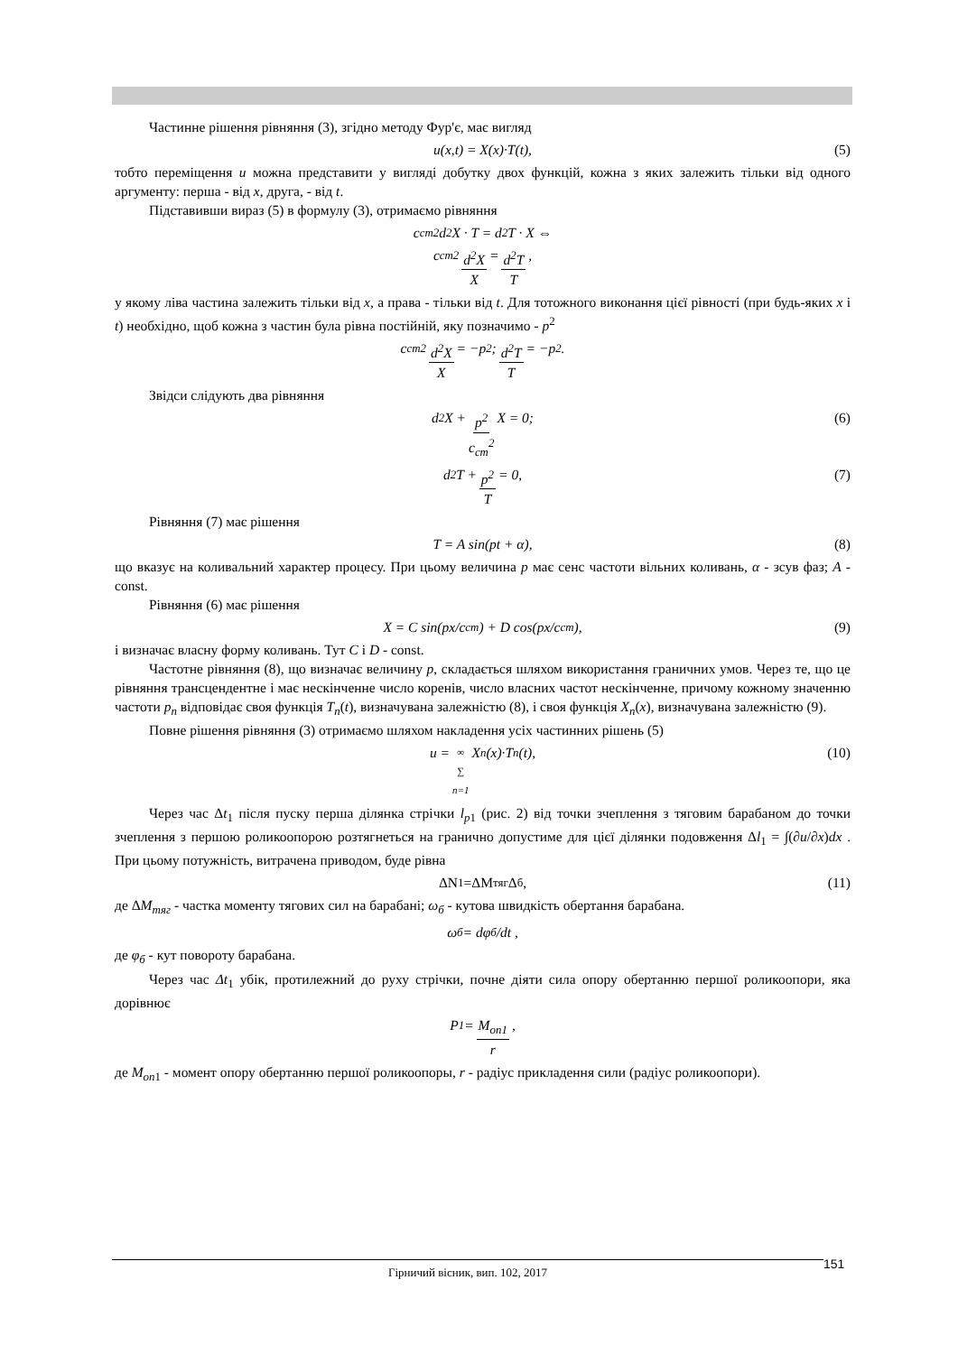Частинне рішення рівняння (3), згідно методу Фур'є, має вигляд
u(x,t) = X(x)·T(t), (5)
тобто переміщення u можна представити у вигляді добутку двох функцій, кожна з яких залежить тільки від одного аргументу: перша - від x, друга, - від t.
Підставивши вираз (5) в формулу (3), отримаємо рівняння
c<sub>cm</sub><sup>2</sup>d<sup>2</sup>X · T = d<sup>2</sup>T · X ⇔
c<sub>cm</sub><sup>2</sup> d<sup>2</sup>X X = d<sup>2</sup>T T,
у якому ліва частина залежить тільки від x, а права - тільки від t. Для тотожного виконання цієї рівності (при будь-яких x і t) необхідно, щоб кожна з частин була рівна постійній, яку позначимо - p<sup>2</sup>
c<sub>cm</sub><sup>2</sup> d<sup>2</sup>X X = −p<sup>2</sup>; d<sup>2</sup>T T = −p<sup>2</sup>.
Звідси слідують два рівняння
d<sup>2</sup>X + p<sup>2</sup> c<sub>cm</sub><sup>2</sup> X = 0; (6)
d<sup>2</sup>T + p<sup>2</sup> T = 0, (7)
Рівняння (7) має рішення
T = A sin(pt + α), (8)
що вказує на коливальний характер процесу. При цьому величина p має сенс частоти вільних коливань, α - зсув фаз; A - const.
Рівняння (6) має рішення
X = C sin(px/c<sub>cm</sub>) + D cos(px/c<sub>cm</sub>), (9)
і визначає власну форму коливань. Тут C і D - const.
Частотне рівняння (8), що визначає величину p, складається шляхом використання граничних умов. Через те, що це рівняння трансцендентне і має нескінченне число коренів, число власних частот нескінченне, причому кожному значенню частоти p<sub>n</sub> відповідає своя функція T<sub>n</sub>(t), визначувана залежністю (8), і своя функція X<sub>n</sub>(x), визначувана залежністю (9).
Повне рішення рівняння (3) отримаємо шляхом накладення усіх частинних рішень (5)
u = ∞ ∑ n=1 X<sub>n</sub>(x)·T<sub>n</sub>(t), (10)
Через час Δt<sub>1</sub> після пуску перша ділянка стрічки l<sub>p</sub><sub>1</sub> (рис. 2) від точки зчеплення з тяговим барабаном до точки зчеплення з першою роликоопорою розтягнеться на гранично допустиме для цієї ділянки подовження Δl<sub>1</sub> = ∫(∂u/∂x)dx . При цьому потужність, витрачена приводом, буде рівна
ΔN<sub>1</sub>=ΔM<sub>тяг</sub>Δ<sub>б</sub>, (11)
де ΔM<sub>тяг</sub> - частка моменту тягових сил на барабані; ω<sub>б</sub> - кутова швидкість обертання барабана.
ω<sub>б</sub> = dφ<sub>б</sub>/dt ,
де φ<sub>б</sub> - кут повороту барабана.
Через час Δt<sub>1</sub> убік, протилежний до руху стрічки, почне діяти сила опору обертанню першої роликоопори, яка дорівнює
P<sub>1</sub> = M<sub>оп1</sub> r,
де M<sub>оп</sub><sub>1</sub> - момент опору обертанню першої роликоопоры, r - радіус прикладення сили (радіус роликоопори).
Гірничий вісник, вип. 102, 2017 151